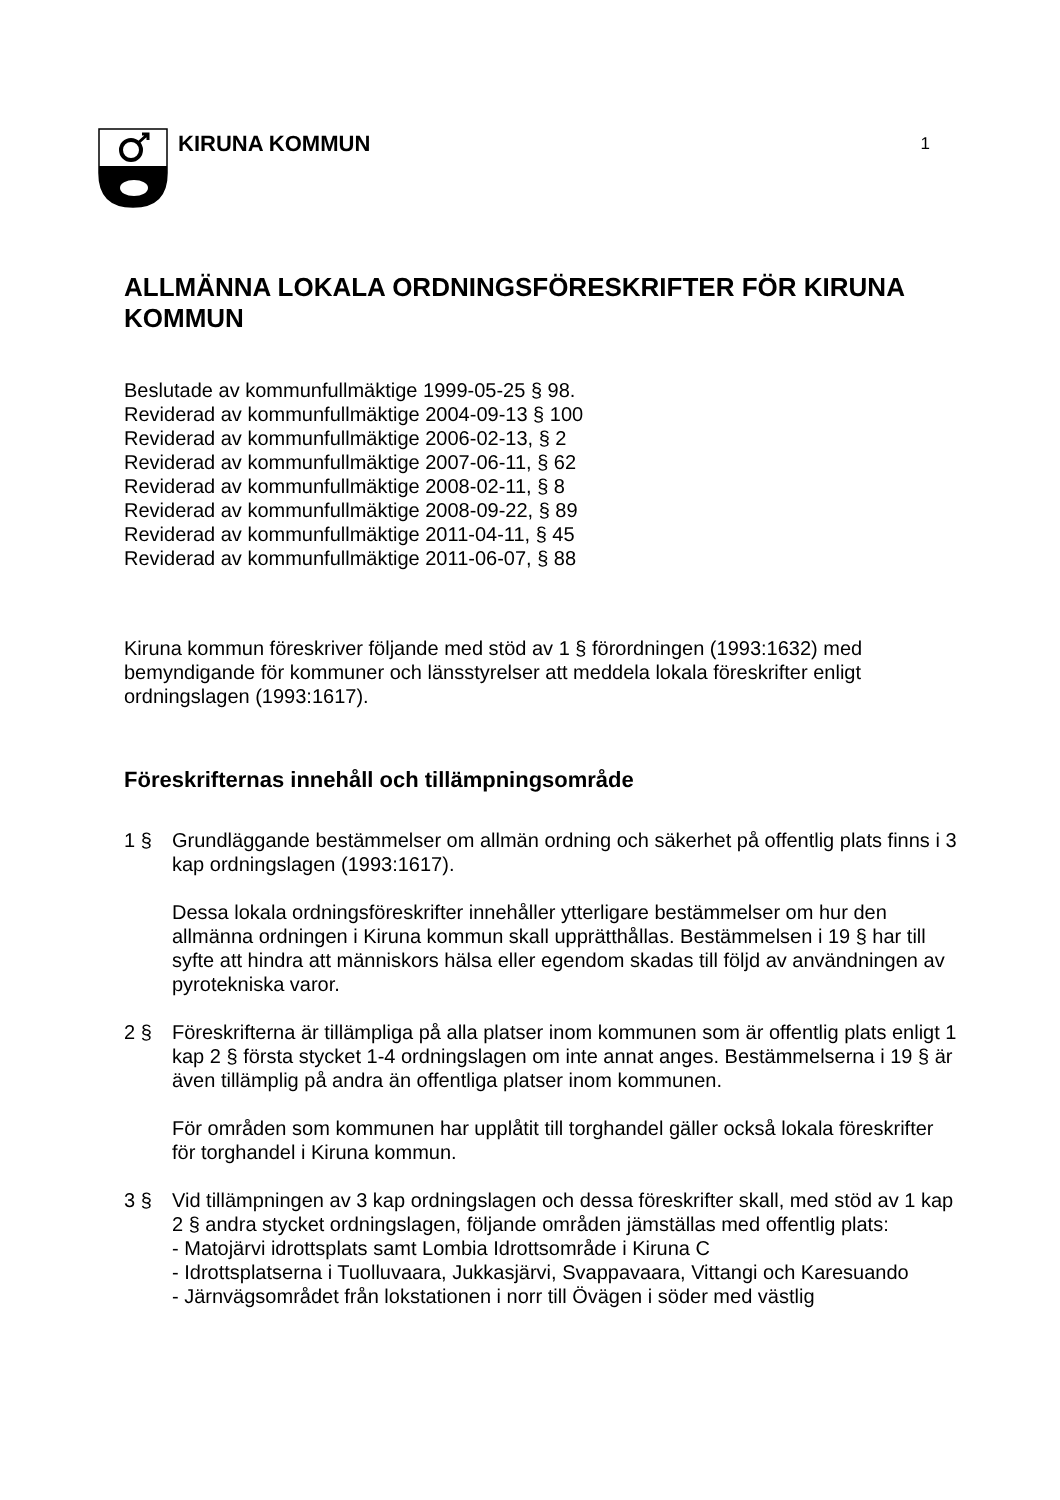KIRUNA KOMMUN
1
ALLMÄNNA LOKALA ORDNINGSFÖRESKRIFTER FÖR KIRUNA KOMMUN
Beslutade av kommunfullmäktige 1999-05-25 § 98.
Reviderad av kommunfullmäktige 2004-09-13 § 100
Reviderad av kommunfullmäktige 2006-02-13, § 2
Reviderad av kommunfullmäktige 2007-06-11, § 62
Reviderad av kommunfullmäktige 2008-02-11, § 8
Reviderad av kommunfullmäktige 2008-09-22, § 89
Reviderad av kommunfullmäktige 2011-04-11, § 45
Reviderad av kommunfullmäktige 2011-06-07, § 88
Kiruna kommun föreskriver följande med stöd av 1 § förordningen (1993:1632) med bemyndigande för kommuner och länsstyrelser att meddela lokala föreskrifter enligt ordningslagen (1993:1617).
Föreskrifternas innehåll och tillämpningsområde
1 § Grundläggande bestämmelser om allmän ordning och säkerhet på offentlig plats finns i 3 kap ordningslagen (1993:1617).
Dessa lokala ordningsföreskrifter innehåller ytterligare bestämmelser om hur den allmänna ordningen i Kiruna kommun skall upprätthållas. Bestämmelsen i 19 § har till syfte att hindra att människors hälsa eller egendom skadas till följd av användningen av pyrotekniska varor.
2 § Föreskrifterna är tillämpliga på alla platser inom kommunen som är offentlig plats enligt 1 kap 2 § första stycket 1-4 ordningslagen om inte annat anges. Bestämmelserna i 19 § är även tillämplig på andra än offentliga platser inom kommunen.
För områden som kommunen har upplåtit till torghandel gäller också lokala föreskrifter för torghandel i Kiruna kommun.
3 § Vid tillämpningen av 3 kap ordningslagen och dessa föreskrifter skall, med stöd av 1 kap 2 § andra stycket ordningslagen, följande områden jämställas med offentlig plats:
- Matojärvi idrottsplats samt Lombia Idrottsområde i Kiruna C
- Idrottsplatserna i Tuolluvaara, Jukkasjärvi, Svappavaara, Vittangi och Karesuando
- Järnvägsområdet från lokstationen i norr till Övägen i söder med västlig